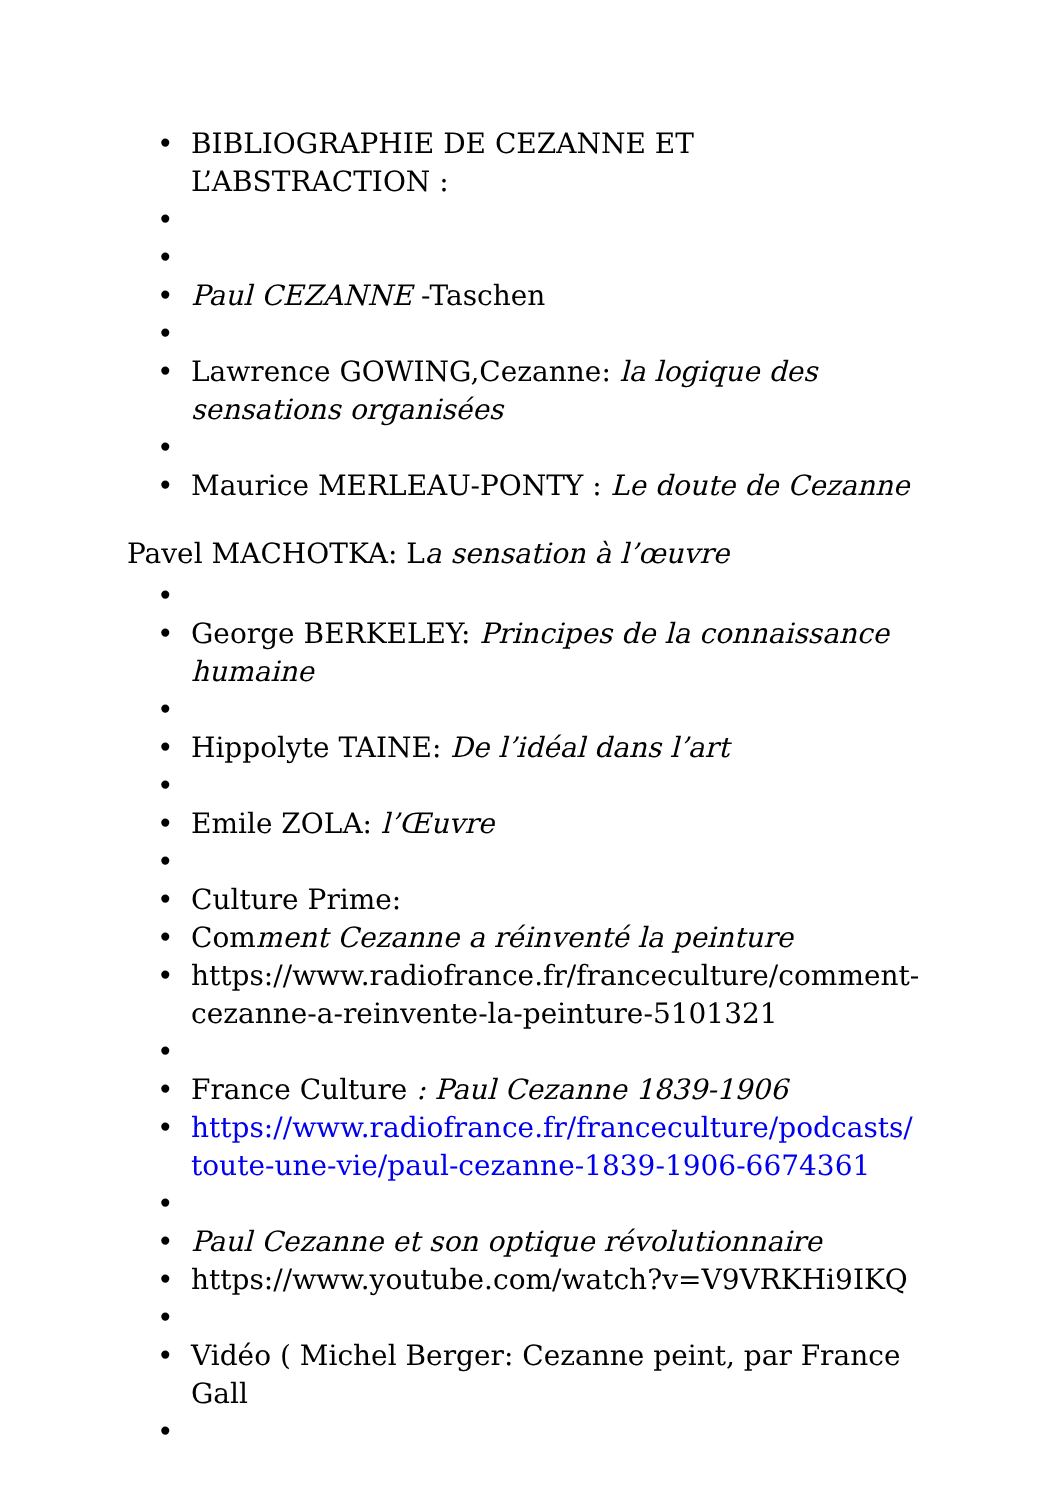• BIBLIOGRAPHIE DE CEZANNE ET L’ABSTRACTION :
•
•
• Paul CEZANNE -Taschen
•
• Lawrence GOWING,Cezanne: la logique des sensations organisées
•
• Maurice MERLEAU-PONTY : Le doute de Cezanne
Pavel MACHOTKA: La sensation à l’œuvre
•
• George BERKELEY: Principes de la connaissance humaine
•
• Hippolyte TAINE: De l’idéal dans l’art
•
• Emile ZOLA: l’Œuvre
•
• Culture Prime:
• Comment Cezanne a réinventé la peinture
• https://www.radiofrance.fr/franceculture/comment-cezanne-a-reinvente-la-peinture-5101321
•
• France Culture : Paul Cezanne 1839-1906
• https://www.radiofrance.fr/franceculture/podcasts/ toute-une-vie/paul-cezanne-1839-1906-6674361
•
• Paul Cezanne et son optique révolutionnaire
• https://www.youtube.com/watch?v=V9VRKHi9IKQ
•
• Vidéo ( Michel Berger: Cezanne peint, par France Gall
•